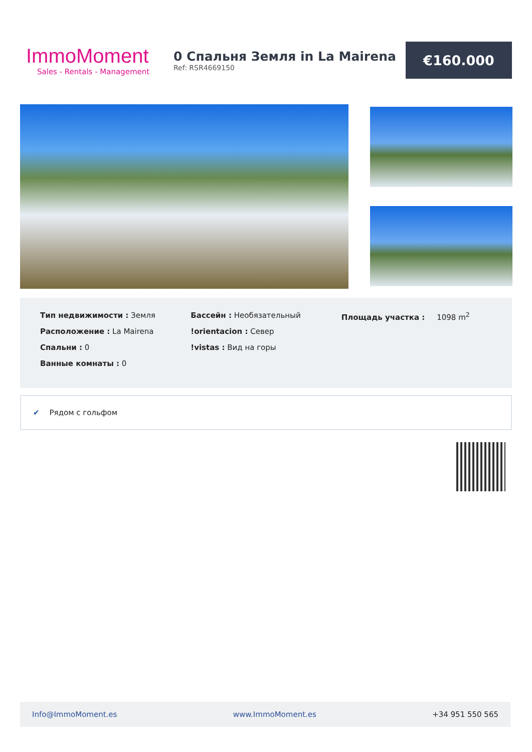ImmoMoment
Sales - Rentals - Management
0 Спальня Земля in La Mairena
Ref: RSR4669150
€160.000
Тип недвижимости : Земля
Расположение : La Mairena
Спальни : 0
Ванные комнаты : 0
Бассейн : Необязательный
!orientacion : Север
!vistas : Вид на горы
Площадь участка : 1098 m<sup>2</sup>
✔ Рядом с гольфом
Info@ImmoMoment.es www.ImmoMoment.es +34 951 550 565